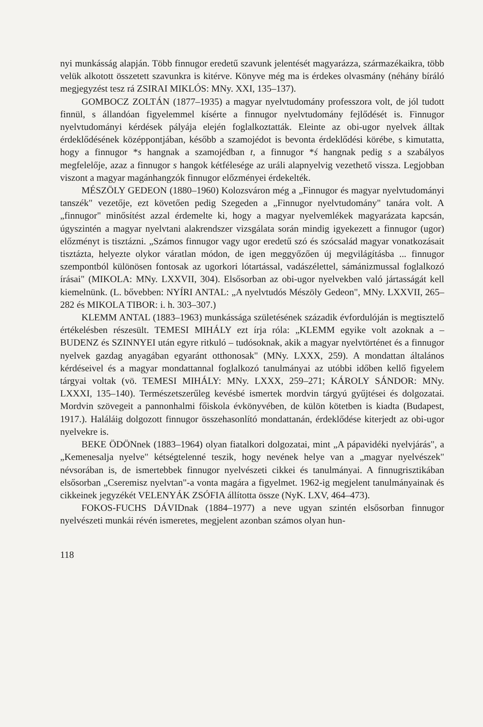nyi munkásság alapján. Több finnugor eredetű szavunk jelentését magyarázza, származékaikra, több velük alkotott összetett szavunkra is kitérve. Könyve még ma is érdekes olvasmány (néhány bíráló megjegyzést tesz rá ZSIRAI MIKLÓS: MNy. XXI, 135–137).
GOMBOCZ ZOLTÁN (1877–1935) a magyar nyelvtudomány professzora volt, de jól tudott finnül, s állandóan figyelemmel kísérte a finnugor nyelvtudomány fejlődését is. Finnugor nyelvtudományi kérdések pályája elején foglalkoztatták. Eleinte az obi-ugor nyelvek álltak érdeklődésének középpontjában, később a szamojédot is bevonta érdeklődési körébe, s kimutatta, hogy a finnugor *s hangnak a szamojédban t, a finnugor *ś hangnak pedig s a szabályos megfelelője, azaz a finnugor s hangok kétfélesége az uráli alapnyelvig vezethető vissza. Legjobban viszont a magyar magánhangzók finnugor előzményei érdekelték.
MÉSZÖLY GEDEON (1880–1960) Kolozsváron még a „Finnugor és magyar nyelvtudományi tanszék" vezetője, ezt követően pedig Szegeden a „Finnugor nyelvtudomány" tanára volt. A „finnugor" minősítést azzal érdemelte ki, hogy a magyar nyelvemlékek magyarázata kapcsán, úgyszintén a magyar nyelvtani alakrendszer vizsgálata során mindig igyekezett a finnugor (ugor) előzményt is tisztázni. „Számos finnugor vagy ugor eredetű szó és szócsalád magyar vonatkozásait tisztázta, helyezte olykor váratlan módon, de igen meggyőzően új megvilágításba ... finnugor szempontból különösen fontosak az ugorkori lótartással, vadászélettel, sámánizmussal foglalkozó írásai" (MIKOLA: MNy. LXXVII, 304). Elsősorban az obi-ugor nyelvekben való jártasságát kell kiemelnünk. (L. bővebben: NYÍRI ANTAL: „A nyelvtudós Mészöly Gedeon", MNy. LXXVII, 265–282 és MIKOLA TIBOR: i. h. 303–307.)
KLEMM ANTAL (1883–1963) munkássága születésének századik évfordulóján is megtisztelő értékelésben részesült. TEMESI MIHÁLY ezt írja róla: „KLEMM egyike volt azoknak a – BUDENZ és SZINNYEI után egyre ritkuló – tudósoknak, akik a magyar nyelvtörténet és a finnugor nyelvek gazdag anyagában egyaránt otthonosak" (MNy. LXXX, 259). A mondattan általános kérdéseivel és a magyar mondattannal foglalkozó tanulmányai az utóbbi időben kellő figyelem tárgyai voltak (vö. TEMESI MIHÁLY: MNy. LXXX, 259–271; KÁROLY SÁNDOR: MNy. LXXXI, 135–140). Természetszerűleg kevésbé ismertek mordvin tárgyú gyűjtései és dolgozatai. Mordvin szövegeit a pannonhalmi főiskola évkönyvében, de külön kötetben is kiadta (Budapest, 1917.). Haláláig dolgozott finnugor összehasonlító mondattanán, érdeklődése kiterjedt az obi-ugor nyelvekre is.
BEKE ÖDÖNnek (1883–1964) olyan fiatalkori dolgozatai, mint „A pápavidéki nyelvjárás", a „Kemenesalja nyelve" kétségtelenné teszik, hogy nevének helye van a „magyar nyelvészek" névsorában is, de ismertebbek finnugor nyelvészeti cikkei és tanulmányai. A finnugrisztikában elsősorban „Cseremisz nyelvtan"-a vonta magára a figyelmet. 1962-ig megjelent tanulmányainak és cikkeinek jegyzékét VELENYÁK ZSÓFIA állította össze (NyK. LXV, 464–473).
FOKOS-FUCHS DÁVIDnak (1884–1977) a neve ugyan szintén elsősorban finnugor nyelvészeti munkái révén ismeretes, megjelent azonban számos olyan hun-
118